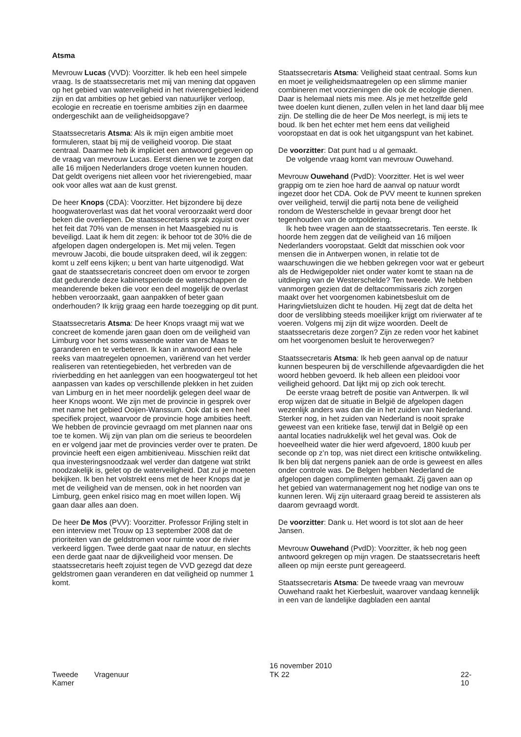Atsma
Mevrouw Lucas (VVD): Voorzitter. Ik heb een heel simpele vraag. Is de staatssecretaris met mij van mening dat opgaven op het gebied van waterveiligheid in het rivierengebied leidend zijn en dat ambities op het gebied van natuurlijker verloop, ecologie en recreatie en toerisme ambities zijn en daarmee ondergeschikt aan de veiligheidsopgave?
Staatssecretaris Atsma: Als ik mijn eigen ambitie moet formuleren, staat bij mij de veiligheid voorop. Die staat centraal. Daarmee heb ik impliciet een antwoord gegeven op de vraag van mevrouw Lucas. Eerst dienen we te zorgen dat alle 16 miljoen Nederlanders droge voeten kunnen houden. Dat geldt overigens niet alleen voor het rivierengebied, maar ook voor alles wat aan de kust grenst.
De heer Knops (CDA): Voorzitter. Het bijzondere bij deze hoogwateroverlast was dat het vooral veroorzaakt werd door beken die overliepen. De staatssecretaris sprak zojuist over het feit dat 70% van de mensen in het Maasgebied nu is beveiligd. Laat ik hem dit zegen: ik behoor tot de 30% die de afgelopen dagen ondergelopen is. Met mij velen. Tegen mevrouw Jacobi, die boude uitspraken deed, wil ik zeggen: komt u zelf eens kijken; u bent van harte uitgenodigd. Wat gaat de staatssecretaris concreet doen om ervoor te zorgen dat gedurende deze kabinetsperiode de waterschappen de meanderende beken die voor een deel mogelijk de overlast hebben veroorzaakt, gaan aanpakken of beter gaan onderhouden? Ik krijg graag een harde toezegging op dit punt.
Staatssecretaris Atsma: De heer Knops vraagt mij wat we concreet de komende jaren gaan doen om de veiligheid van Limburg voor het soms wassende water van de Maas te garanderen en te verbeteren. Ik kan in antwoord een hele reeks van maatregelen opnoemen, variërend van het verder realiseren van retentiegebieden, het verbreden van de rivierbedding en het aanleggen van een hoogwatergeul tot het aanpassen van kades op verschillende plekken in het zuiden van Limburg en in het meer noordelijk gelegen deel waar de heer Knops woont. We zijn met de provincie in gesprek over met name het gebied Ooijen-Wanssum. Ook dat is een heel specifiek project, waarvoor de provincie hoge ambities heeft. We hebben de provincie gevraagd om met plannen naar ons toe te komen. Wij zijn van plan om die serieus te beoordelen en er volgend jaar met de provincies verder over te praten. De provincie heeft een eigen ambitieniveau. Misschien reikt dat qua investeringsnoodzaak wel verder dan datgene wat strikt noodzakelijk is, gelet op de waterveiligheid. Dat zul je moeten bekijken. Ik ben het volstrekt eens met de heer Knops dat je met de veiligheid van de mensen, ook in het noorden van Limburg, geen enkel risico mag en moet willen lopen. Wij gaan daar alles aan doen.
De heer De Mos (PVV): Voorzitter. Professor Frijling stelt in een interview met Trouw op 13 september 2008 dat de prioriteiten van de geldstromen voor ruimte voor de rivier verkeerd liggen. Twee derde gaat naar de natuur, en slechts een derde gaat naar de dijkveiligheid voor mensen. De staatssecretaris heeft zojuist tegen de VVD gezegd dat deze geldstromen gaan veranderen en dat veiligheid op nummer 1 komt.
Staatssecretaris Atsma: Veiligheid staat centraal. Soms kun en moet je veiligheidsmaatregelen op een slimme manier combineren met voorzieningen die ook de ecologie dienen. Daar is helemaal niets mis mee. Als je met hetzelfde geld twee doelen kunt dienen, zullen velen in het land daar blij mee zijn. De stelling die de heer De Mos neerlegt, is mij iets te boud. Ik ben het echter met hem eens dat veiligheid vooropstaat en dat is ook het uitgangspunt van het kabinet.
De voorzitter: Dat punt had u al gemaakt.
De volgende vraag komt van mevrouw Ouwehand.
Mevrouw Ouwehand (PvdD): Voorzitter. Het is wel weer grappig om te zien hoe hard de aanval op natuur wordt ingezet door het CDA. Ook de PVV meent te kunnen spreken over veiligheid, terwijl die partij nota bene de veiligheid rondom de Westerschelde in gevaar brengt door het tegenhouden van de ontpoldering.
Ik heb twee vragen aan de staatssecretaris. Ten eerste. Ik hoorde hem zeggen dat de veiligheid van 16 miljoen Nederlanders vooropstaat. Geldt dat misschien ook voor mensen die in Antwerpen wonen, in relatie tot de waarschuwingen die we hebben gekregen voor wat er gebeurt als de Hedwigepolder niet onder water komt te staan na de uitdieping van de Westerschelde? Ten tweede. We hebben vanmorgen gezien dat de deltacommissaris zich zorgen maakt over het voorgenomen kabinetsbesluit om de Haringvlietsluizen dicht te houden. Hij zegt dat de delta het door de verslibbing steeds moeilijker krijgt om rivierwater af te voeren. Volgens mij zijn dit wijze woorden. Deelt de staatssecretaris deze zorgen? Zijn ze reden voor het kabinet om het voorgenomen besluit te heroverwegen?
Staatssecretaris Atsma: Ik heb geen aanval op de natuur kunnen bespeuren bij de verschillende afgevaardigden die het woord hebben gevoerd. Ik heb alleen een pleidooi voor veiligheid gehoord. Dat lijkt mij op zich ook terecht.
De eerste vraag betreft de positie van Antwerpen. Ik wil erop wijzen dat de situatie in België de afgelopen dagen wezenlijk anders was dan die in het zuiden van Nederland. Sterker nog, in het zuiden van Nederland is nooit sprake geweest van een kritieke fase, terwijl dat in België op een aantal locaties nadrukkelijk wel het geval was. Ook de hoeveelheid water die hier werd afgevoerd, 1800 kuub per seconde op z’n top, was niet direct een kritische ontwikkeling. Ik ben blij dat nergens paniek aan de orde is geweest en alles onder controle was. De Belgen hebben Nederland de afgelopen dagen complimenten gemaakt. Zij gaven aan op het gebied van watermanagement nog het nodige van ons te kunnen leren. Wij zijn uiteraard graag bereid te assisteren als daarom gevraagd wordt.
De voorzitter: Dank u. Het woord is tot slot aan de heer Jansen.
Mevrouw Ouwehand (PvdD): Voorzitter, ik heb nog geen antwoord gekregen op mijn vragen. De staatssecretaris heeft alleen op mijn eerste punt gereageerd.
Staatssecretaris Atsma: De tweede vraag van mevrouw Ouwehand raakt het Kierbesluit, waarover vandaag kennelijk in een van de landelijke dagbladen een aantal
Tweede Kamer
Vragenuur
16 november 2010
TK 22
22-10